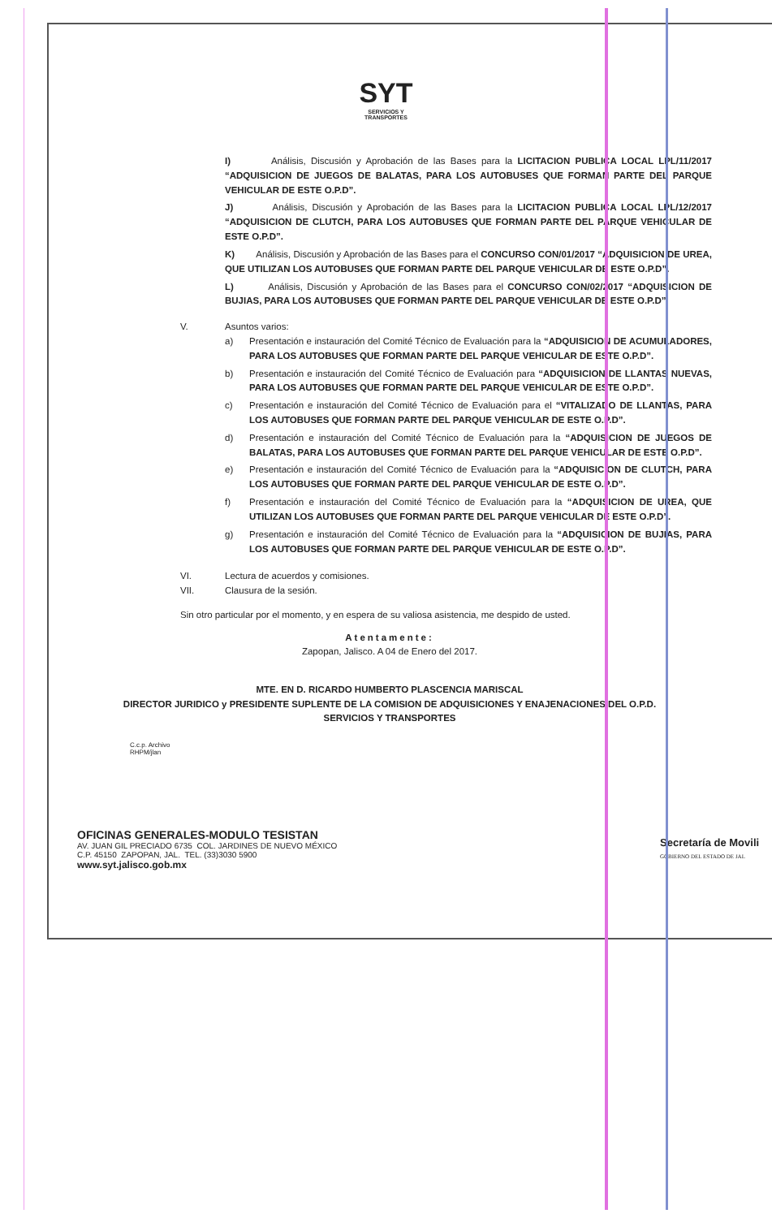SYT
SERVICIOS Y
TRANSPORTES
I) Análisis, Discusión y Aprobación de las Bases para la LICITACION PUBLICA LOCAL LPL/11/2017 “ADQUISICION DE JUEGOS DE BALATAS, PARA LOS AUTOBUSES QUE FORMAN PARTE DEL PARQUE VEHICULAR DE ESTE O.P.D”.
J) Análisis, Discusión y Aprobación de las Bases para la LICITACION PUBLICA LOCAL LPL/12/2017 “ADQUISICION DE CLUTCH, PARA LOS AUTOBUSES QUE FORMAN PARTE DEL PARQUE VEHICULAR DE ESTE O.P.D”.
K) Análisis, Discusión y Aprobación de las Bases para el CONCURSO CON/01/2017 “ADQUISICION DE UREA, QUE UTILIZAN LOS AUTOBUSES QUE FORMAN PARTE DEL PARQUE VEHICULAR DE ESTE O.P.D”.
L) Análisis, Discusión y Aprobación de las Bases para el CONCURSO CON/02/2017 “ADQUISICION DE BUJIAS, PARA LOS AUTOBUSES QUE FORMAN PARTE DEL PARQUE VEHICULAR DE ESTE O.P.D”.
V. Asuntos varios:
a) Presentación e instauración del Comité Técnico de Evaluación para la “ADQUISICION DE ACUMULADORES, PARA LOS AUTOBUSES QUE FORMAN PARTE DEL PARQUE VEHICULAR DE ESTE O.P.D”.
b) Presentación e instauración del Comité Técnico de Evaluación para “ADQUISICION DE LLANTAS NUEVAS, PARA LOS AUTOBUSES QUE FORMAN PARTE DEL PARQUE VEHICULAR DE ESTE O.P.D”.
c) Presentación e instauración del Comité Técnico de Evaluación para el “VITALIZADO DE LLANTAS, PARA LOS AUTOBUSES QUE FORMAN PARTE DEL PARQUE VEHICULAR DE ESTE O.P.D”.
d) Presentación e instauración del Comité Técnico de Evaluación para la “ADQUISICION DE JUEGOS DE BALATAS, PARA LOS AUTOBUSES QUE FORMAN PARTE DEL PARQUE VEHICULAR DE ESTE O.P.D”.
e) Presentación e instauración del Comité Técnico de Evaluación para la “ADQUISICION DE CLUTCH, PARA LOS AUTOBUSES QUE FORMAN PARTE DEL PARQUE VEHICULAR DE ESTE O.P.D”.
f) Presentación e instauración del Comité Técnico de Evaluación para la “ADQUISICION DE UREA, QUE UTILIZAN LOS AUTOBUSES QUE FORMAN PARTE DEL PARQUE VEHICULAR DE ESTE O.P.D”.
g) Presentación e instauración del Comité Técnico de Evaluación para la “ADQUISICION DE BUJIAS, PARA LOS AUTOBUSES QUE FORMAN PARTE DEL PARQUE VEHICULAR DE ESTE O.P.D”.
VI. Lectura de acuerdos y comisiones.
VII. Clausura de la sesión.
Sin otro particular por el momento, y en espera de su valiosa asistencia, me despido de usted.
Atentamente:
Zapopan, Jalisco. A 04 de Enero del 2017.
MTE. EN D. RICARDO HUMBERTO PLASCENCIA MARISCAL
DIRECTOR JURIDICO y PRESIDENTE SUPLENTE DE LA COMISION DE ADQUISICIONES Y ENAJENACIONES DEL O.P.D.
SERVICIOS Y TRANSPORTES
C.c.p. Archivo
RHPM/jlan
OFICINAS GENERALES-MODULO TESISTAN
AV. JUAN GIL PRECIADO 6735 COL. JARDINES DE NUEVO MÉXICO
C.P. 45150 ZAPOPAN, JAL. TEL. (33)3030 5900
www.syt.jalisco.gob.mx
Secretaría de Movili
GOBIERNO DEL ESTADO DE JAL